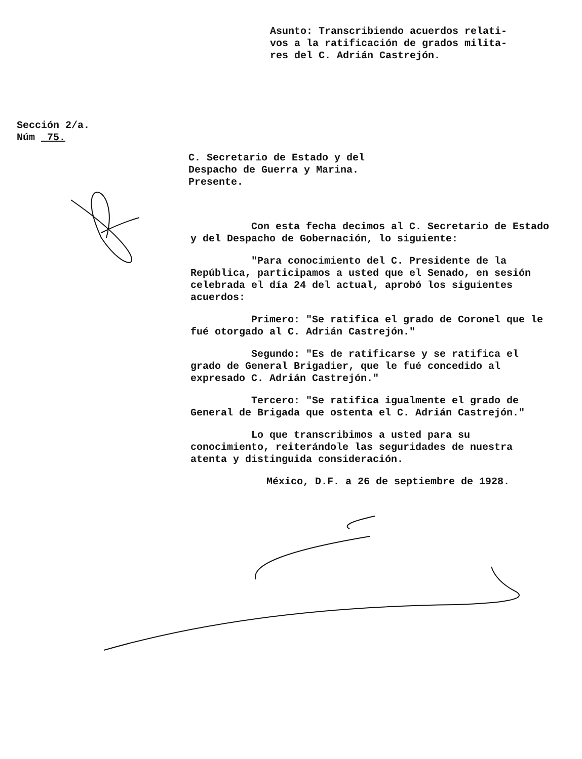Asunto: Transcribiendo acuerdos relati-
vos a la ratificación de grados milita-
res del C. Adrián Castrejón.
Sección 2/a.
Núm 75.
C. Secretario de Estado y del
Despacho de Guerra y Marina.
Presente.
Con esta fecha decimos al C. Secretario de Estado y del Despacho de Gobernación, lo siguiente:
"Para conocimiento del C. Presidente de la República, participamos a usted que el Senado, en sesión celebrada el día 24 del actual, aprobó los siguientes acuerdos:
Primero: "Se ratifica el grado de Coronel que le fué otorgado al C. Adrián Castrejón."
Segundo: "Es de ratificarse y se ratifica el grado de General Brigadier, que le fué concedido al expresado C. Adrián Castrejón."
Tercero: "Se ratifica igualmente el grado de General de Brigada que ostenta el C. Adrián Castrejón."
Lo que transcribimos a usted para su conocimiento, reiterándole las seguridades de nuestra atenta y distinguida consideración.
México, D.F. a 26 de septiembre de 1928.